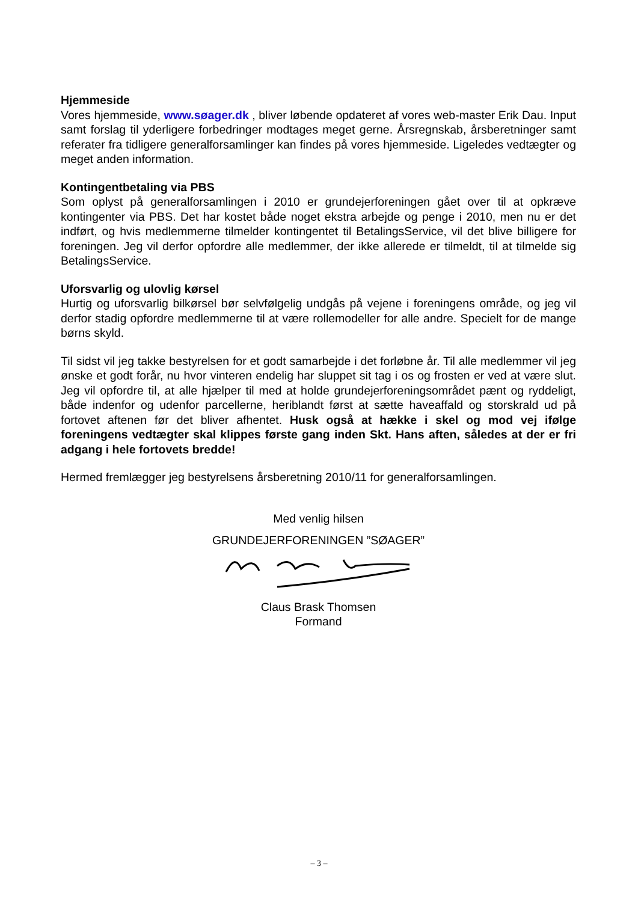Hjemmeside
Vores hjemmeside, www.søager.dk , bliver løbende opdateret af vores web-master Erik Dau. Input samt forslag til yderligere forbedringer modtages meget gerne. Årsregnskab, årsberetninger samt referater fra tidligere generalforsamlinger kan findes på vores hjemmeside. Ligeledes vedtægter og meget anden information.
Kontingentbetaling via PBS
Som oplyst på generalforsamlingen i 2010 er grundejerforeningen gået over til at opkræve kontingenter via PBS. Det har kostet både noget ekstra arbejde og penge i 2010, men nu er det indført, og hvis medlemmerne tilmelder kontingentet til BetalingsService, vil det blive billigere for foreningen. Jeg vil derfor opfordre alle medlemmer, der ikke allerede er tilmeldt, til at tilmelde sig BetalingsService.
Uforsvarlig og ulovlig kørsel
Hurtig og uforsvarlig bilkørsel bør selvfølgelig undgås på vejene i foreningens område, og jeg vil derfor stadig opfordre medlemmerne til at være rollemodeller for alle andre. Specielt for de mange børns skyld.
Til sidst vil jeg takke bestyrelsen for et godt samarbejde i det forløbne år. Til alle medlemmer vil jeg ønske et godt forår, nu hvor vinteren endelig har sluppet sit tag i os og frosten er ved at være slut. Jeg vil opfordre til, at alle hjælper til med at holde grundejerforeningsområdet pænt og ryddeligt, både indenfor og udenfor parcellerne, heriblandt først at sætte haveaffald og storskrald ud på fortovet aftenen før det bliver afhentet. Husk også at hække i skel og mod vej ifølge foreningens vedtægter skal klippes første gang inden Skt. Hans aften, således at der er fri adgang i hele fortovets bredde!
Hermed fremlægger jeg bestyrelsens årsberetning 2010/11 for generalforsamlingen.
Med venlig hilsen
GRUNDEJERFORENINGEN ”SØAGER”
Claus Brask Thomsen
Formand
– 3 –